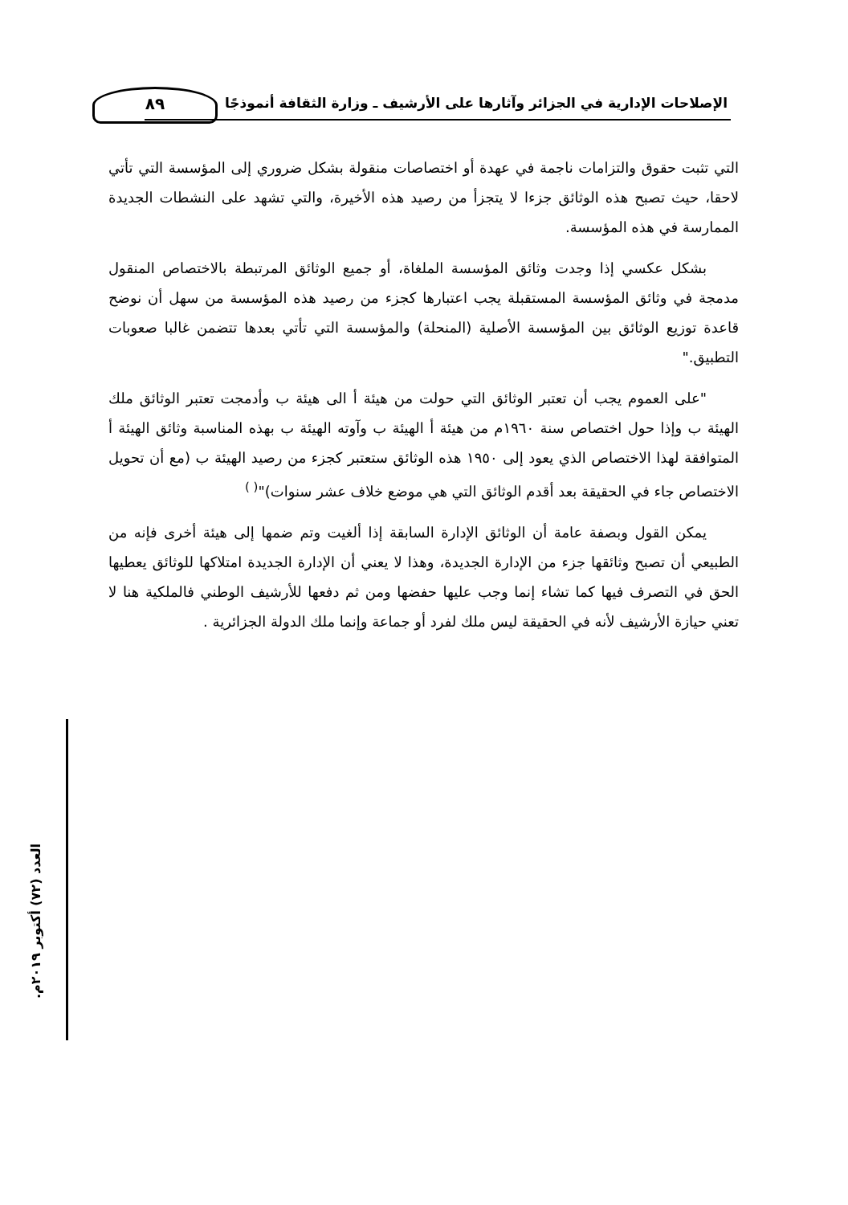٨٩
الإصلاحات الإدارية في الجزائر وآثارها على الأرشيف ـ وزارة الثقافة أنموذجًا
التي تثبت حقوق والتزامات ناجمة في عهدة أو اختصاصات منقولة بشكل ضروري إلى المؤسسة التي تأتي لاحقا، حيث تصبح هذه الوثائق جزءا لا يتجزأ من رصيد هذه الأخيرة، والتي تشهد على النشطات الجديدة الممارسة في هذه المؤسسة.
بشكل عكسي إذا وجدت وثائق المؤسسة الملغاة، أو جميع الوثائق المرتبطة بالاختصاص المنقول مدمجة في وثائق المؤسسة المستقبلة يجب اعتبارها كجزء من رصيد هذه المؤسسة من سهل أن نوضح قاعدة توزيع الوثائق بين المؤسسة الأصلية (المنحلة) والمؤسسة التي تأتي بعدها تتضمن غالبا صعوبات التطبيق."
"على العموم يجب أن تعتبر الوثائق التي حولت من هيئة أ الى هيئة ب وأدمجت تعتبر الوثائق ملك الهيئة ب وإذا حول اختصاص سنة ١٩٦٠م من هيئة أ الهيئة ب وآوته الهيئة ب بهذه المناسبة وثائق الهيئة أ المتوافقة لهذا الاختصاص الذي يعود إلى ١٩٥٠ هذه الوثائق ستعتبر كجزء من رصيد الهيئة ب (مع أن تحويل الاختصاص جاء في الحقيقة بعد أقدم الوثائق التي هي موضع خلاف عشر سنوات)"<sup>( )</sup>
يمكن القول وبصفة عامة أن الوثائق الإدارة السابقة إذا ألغيت وتم ضمها إلى هيئة أخرى فإنه من الطبيعي أن تصبح وثائقها جزء من الإدارة الجديدة، وهذا لا يعني أن الإدارة الجديدة امتلاكها للوثائق يعطيها الحق في التصرف فيها كما تشاء إنما وجب عليها حفضها ومن ثم دفعها للأرشيف الوطني فالملكية هنا لا تعني حيازة الأرشيف لأنه في الحقيقة ليس ملك لفرد أو جماعة وإنما ملك الدولة الجزائرية .
العدد (٧٢) أكتوبر ٢٠١٩م.